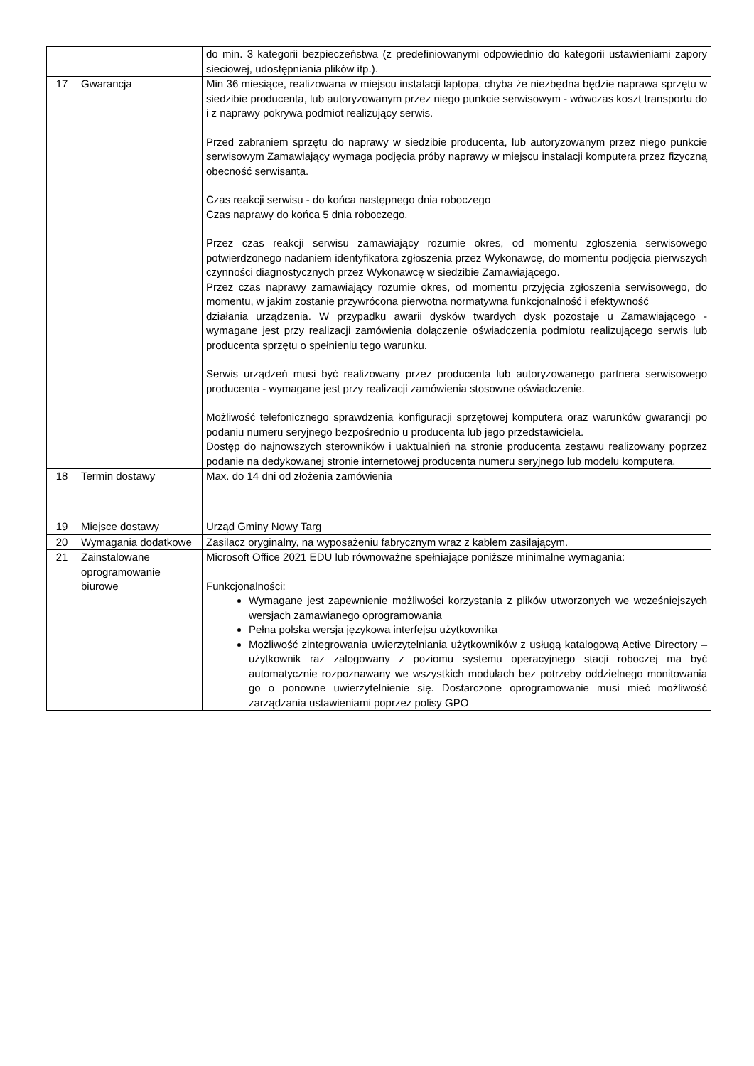| | | do min. 3 kategorii bezpieczeństwa (z predefiniowanymi odpowiednio do kategorii ustawieniami zapory sieciowej, udostępniania plików itp.). |
| 17 | Gwarancja | Min 36 miesiące, realizowana w miejscu instalacji laptopa, chyba że niezbędna będzie naprawa sprzętu w siedzibie producenta, lub autoryzowanym przez niego punkcie serwisowym - wówczas koszt transportu do i z naprawy pokrywa podmiot realizujący serwis. Przed zabraniem sprzętu do naprawy w siedzibie producenta, lub autoryzowanym przez niego punkcie serwisowym Zamawiający wymaga podjęcia próby naprawy w miejscu instalacji komputera przez fizyczną obecność serwisanta. Czas reakcji serwisu - do końca następnego dnia roboczego Czas naprawy do końca 5 dnia roboczego. Przez czas reakcji serwisu zamawiający rozumie okres, od momentu zgłoszenia serwisowego potwierdzonego nadaniem identyfikatora zgłoszenia przez Wykonawcę, do momentu podjęcia pierwszych czynności diagnostycznych przez Wykonawcę w siedzibie Zamawiającego. Przez czas naprawy zamawiający rozumie okres, od momentu przyjęcia zgłoszenia serwisowego, do momentu, w jakim zostanie przywrócona pierwotna normatywna funkcjonalność i efektywność działania urządzenia. W przypadku awarii dysków twardych dysk pozostaje u Zamawiającego - wymagane jest przy realizacji zamówienia dołączenie oświadczenia podmiotu realizującego serwis lub producenta sprzętu o spełnieniu tego warunku. Serwis urządzeń musi być realizowany przez producenta lub autoryzowanego partnera serwisowego producenta - wymagane jest przy realizacji zamówienia stosowne oświadczenie. Możliwość telefonicznego sprawdzenia konfiguracji sprzętowej komputera oraz warunków gwarancji po podaniu numeru seryjnego bezpośrednio u producenta lub jego przedstawiciela. Dostęp do najnowszych sterowników i uaktualnień na stronie producenta zestawu realizowany poprzez podanie na dedykowanej stronie internetowej producenta numeru seryjnego lub modelu komputera. |
| 18 | Termin dostawy | Max. do 14 dni od złożenia zamówienia |
| 19 | Miejsce dostawy | Urząd Gminy Nowy Targ |
| 20 | Wymagania dodatkowe | Zasilacz oryginalny, na wyposażeniu fabrycznym wraz z kablem zasilającym. |
| 21 | Zainstalowane oprogramowanie biurowe | Microsoft Office 2021 EDU lub równoważne spełniające poniższe minimalne wymagania: Funkcjonalności: Wymagane jest zapewnienie możliwości korzystania z plików utworzonych we wcześniejszych wersjach zamawianego oprogramowania Pełna polska wersja językowa interfejsu użytkownika Możliwość zintegrowania uwierzytelniania użytkowników z usługą katalogową Active Directory – użytkownik raz zalogowany z poziomu systemu operacyjnego stacji roboczej ma być automatycznie rozpoznawany we wszystkich modułach bez potrzeby oddzielnego monitowania go o ponowne uwierzytelnienie się. Dostarczone oprogramowanie musi mieć możliwość zarządzania ustawieniami poprzez polisy GPO |